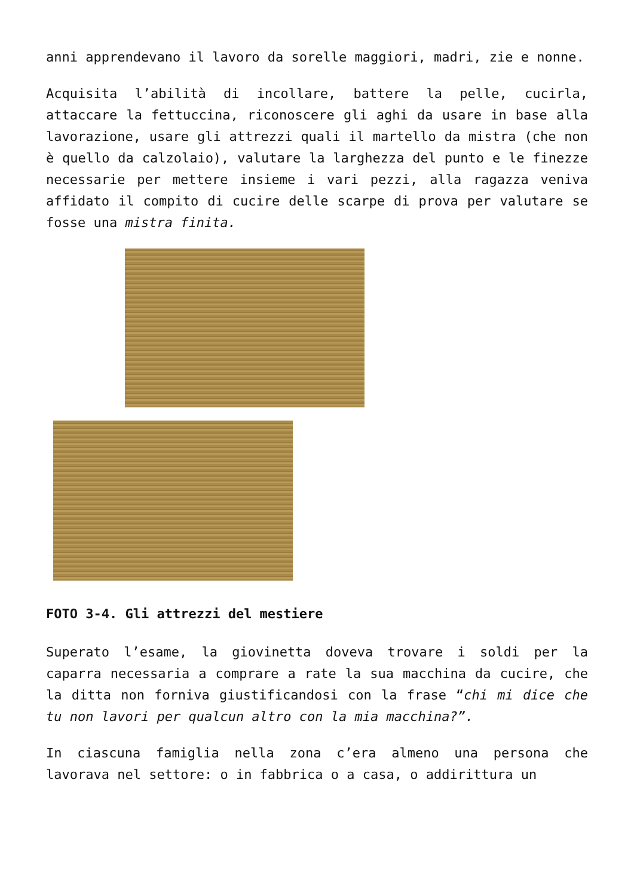anni apprendevano il lavoro da sorelle maggiori, madri, zie e nonne.
Acquisita l’abilità di incollare, battere la pelle, cucirla, attaccare la fettuccina, riconoscere gli aghi da usare in base alla lavorazione, usare gli attrezzi quali il martello da mistra (che non è quello da calzolaio), valutare la larghezza del punto e le finezze necessarie per mettere insieme i vari pezzi, alla ragazza veniva affidato il compito di cucire delle scarpe di prova per valutare se fosse una mistra finita.
FOTO 3-4. Gli attrezzi del mestiere
Superato l’esame, la giovinetta doveva trovare i soldi per la caparra necessaria a comprare a rate la sua macchina da cucire, che la ditta non forniva giustificandosi con la frase “chi mi dice che tu non lavori per qualcun altro con la mia macchina?”.
In ciascuna famiglia nella zona c’era almeno una persona che lavorava nel settore: o in fabbrica o a casa, o addirittura un